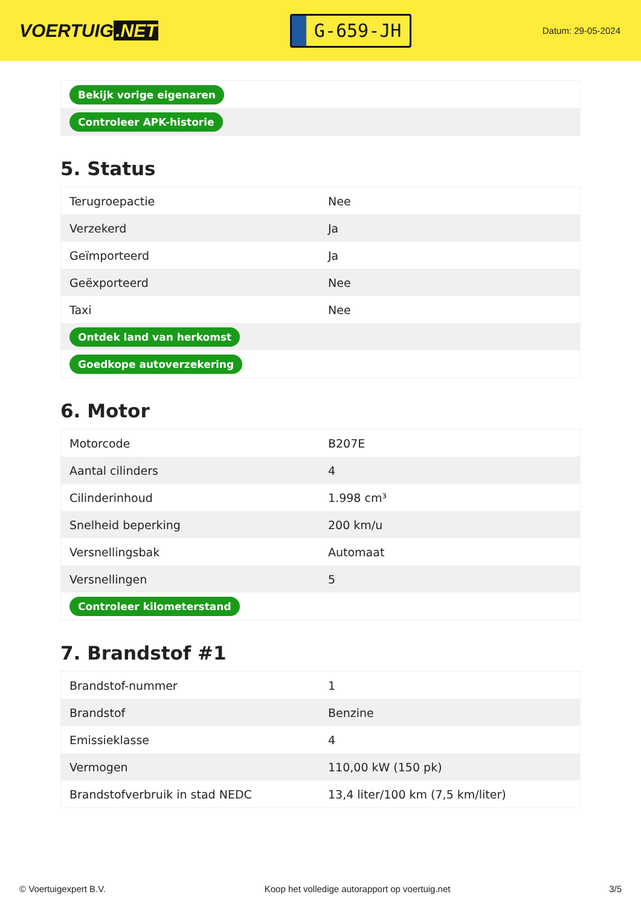VOERTUIG.NET
G-659-JH
Datum: 29-05-2024
| Bekijk vorige eigenaren |
| Controleer APK-historie |
5. Status
| Terugroepactie | Nee |
| Verzekerd | Ja |
| Geïmporteerd | Ja |
| Geëxporteerd | Nee |
| Taxi | Nee |
| Ontdek land van herkomst | |
| Goedkope autoverzekering | |
6. Motor
| Motorcode | B207E |
| Aantal cilinders | 4 |
| Cilinderinhoud | 1.998 cm³ |
| Snelheid beperking | 200 km/u |
| Versnellingsbak | Automaat |
| Versnellingen | 5 |
| Controleer kilometerstand | |
7. Brandstof #1
| Brandstof-nummer | 1 |
| Brandstof | Benzine |
| Emissieklasse | 4 |
| Vermogen | 110,00 kW (150 pk) |
| Brandstofverbruik in stad NEDC | 13,4 liter/100 km (7,5 km/liter) |
© Voertuigexpert B.V. Koop het volledige autorapport op voertuig.net 3/5